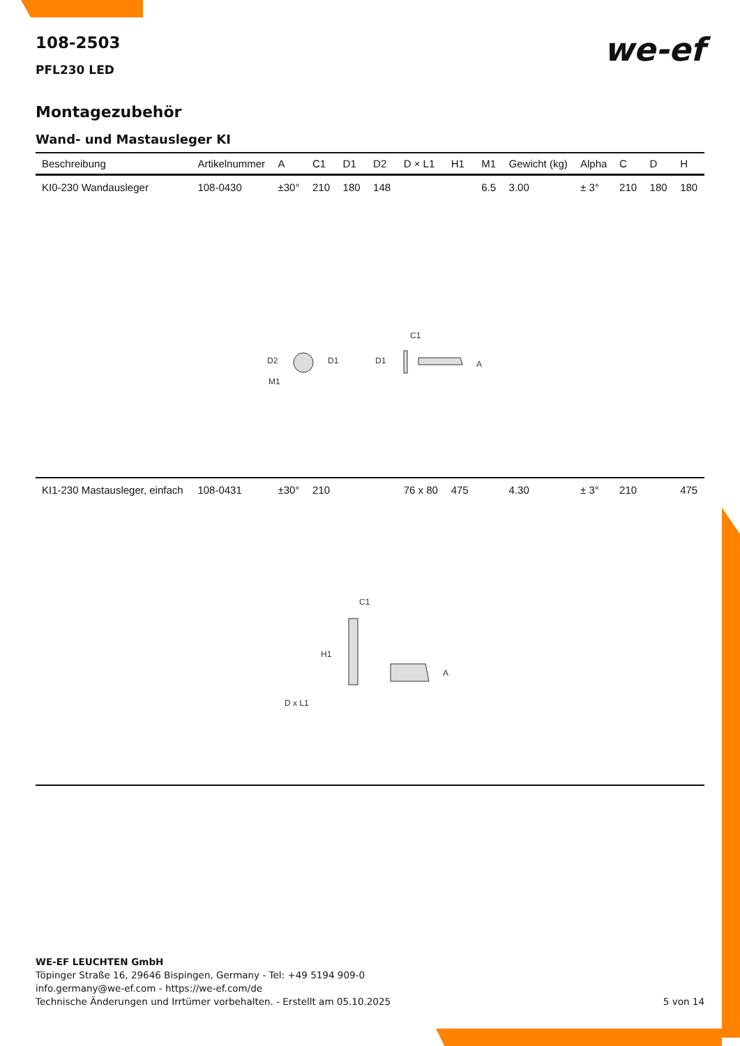we-ef
108-2503
PFL230 LED
Montagezubehör
Wand- und Mastausleger KI
| Beschreibung | Artikelnummer | A | C1 | D1 | D2 | D × L1 | H1 | M1 | Gewicht (kg) | Alpha | C | D | H |
| --- | --- | --- | --- | --- | --- | --- | --- | --- | --- | --- | --- | --- | --- |
| KI0-230 Wandausleger | 108-0430 | ±30° | 210 | 180 | 148 | | | 6.5 | 3.00 | ± 3° | 210 | 180 | 180 |
| D2 D1 M1 D1 C1 A | | | | | | | | | | | | | |
| KI1-230 Mastausleger, einfach | 108-0431 | ±30° | 210 | | | 76 x 80 | 475 | | 4.30 | ± 3° | 210 | | 475 |
| C1 H1 D x L1 A | | | | | | | | | | | | | |
WE-EF LEUCHTEN GmbH
Töpinger Straße 16, 29646 Bispingen, Germany - Tel: +49 5194 909-0
info.germany@we-ef.com - https://we-ef.com/de
Technische Änderungen und Irrtümer vorbehalten. - Erstellt am 05.10.2025 5 von 14